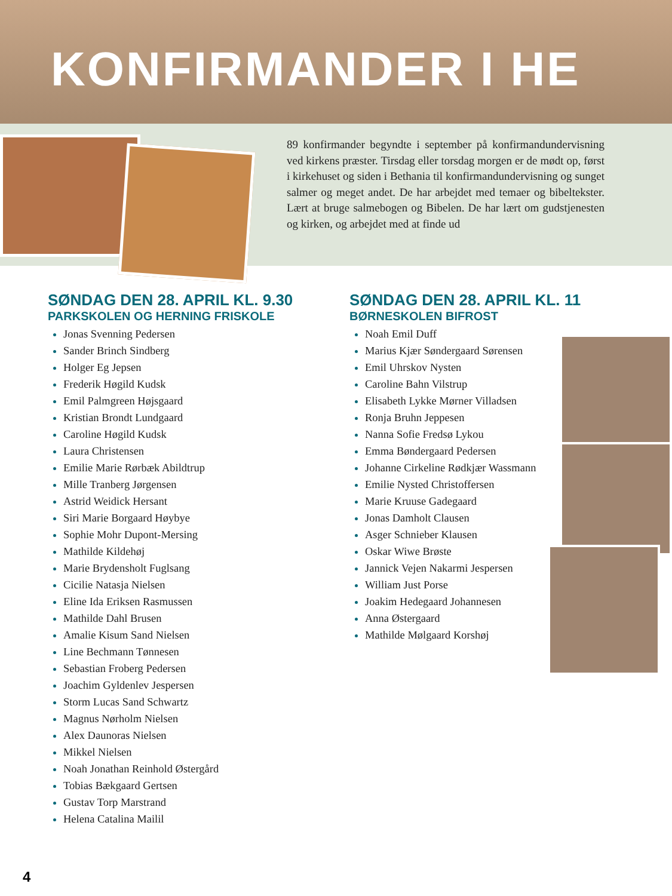KONFIRMANDER I HE
89 konfirmander begyndte i september på konfirmandundervisning ved kirkens præster. Tirsdag eller torsdag morgen er de mødt op, først i kirkehuset og siden i Bethania til konfirmandundervisning og sunget salmer og meget andet. De har arbejdet med temaer og bibeltekster. Lært at bruge salmebogen og Bibelen. De har lært om gudstjenesten og kirken, og arbejdet med at finde ud
SØNDAG DEN 28. APRIL KL. 9.30
PARKSKOLEN OG HERNING FRISKOLE
Jonas Svenning Pedersen
Sander Brinch Sindberg
Holger Eg Jepsen
Frederik Høgild Kudsk
Emil Palmgreen Højsgaard
Kristian Brondt Lundgaard
Caroline Høgild Kudsk
Laura Christensen
Emilie Marie Rørbæk Abildtrup
Mille Tranberg Jørgensen
Astrid Weidick Hersant
Siri Marie Borgaard Høybye
Sophie Mohr Dupont-Mersing
Mathilde Kildehøj
Marie Brydensholt Fuglsang
Cicilie Natasja Nielsen
Eline Ida Eriksen Rasmussen
Mathilde Dahl Brusen
Amalie Kisum Sand Nielsen
Line Bechmann Tønnesen
Sebastian Froberg Pedersen
Joachim Gyldenlev Jespersen
Storm Lucas Sand Schwartz
Magnus Nørholm Nielsen
Alex Daunoras Nielsen
Mikkel Nielsen
Noah Jonathan Reinhold Østergård
Tobias Bækgaard Gertsen
Gustav Torp Marstrand
Helena Catalina Mailil
SØNDAG DEN 28. APRIL KL. 11
BØRNESKOLEN BIFROST
Noah Emil Duff
Marius Kjær Søndergaard Sørensen
Emil Uhrskov Nysten
Caroline Bahn Vilstrup
Elisabeth Lykke Mørner Villadsen
Ronja Bruhn Jeppesen
Nanna Sofie Fredsø Lykou
Emma Bøndergaard Pedersen
Johanne Cirkeline Rødkjær Wassmann
Emilie Nysted Christoffersen
Marie Kruuse Gadegaard
Jonas Damholt Clausen
Asger Schnieber Klausen
Oskar Wiwe Brøste
Jannick Vejen Nakarmi Jespersen
William Just Porse
Joakim Hedegaard Johannesen
Anna Østergaard
Mathilde Mølgaard Korshøj
4